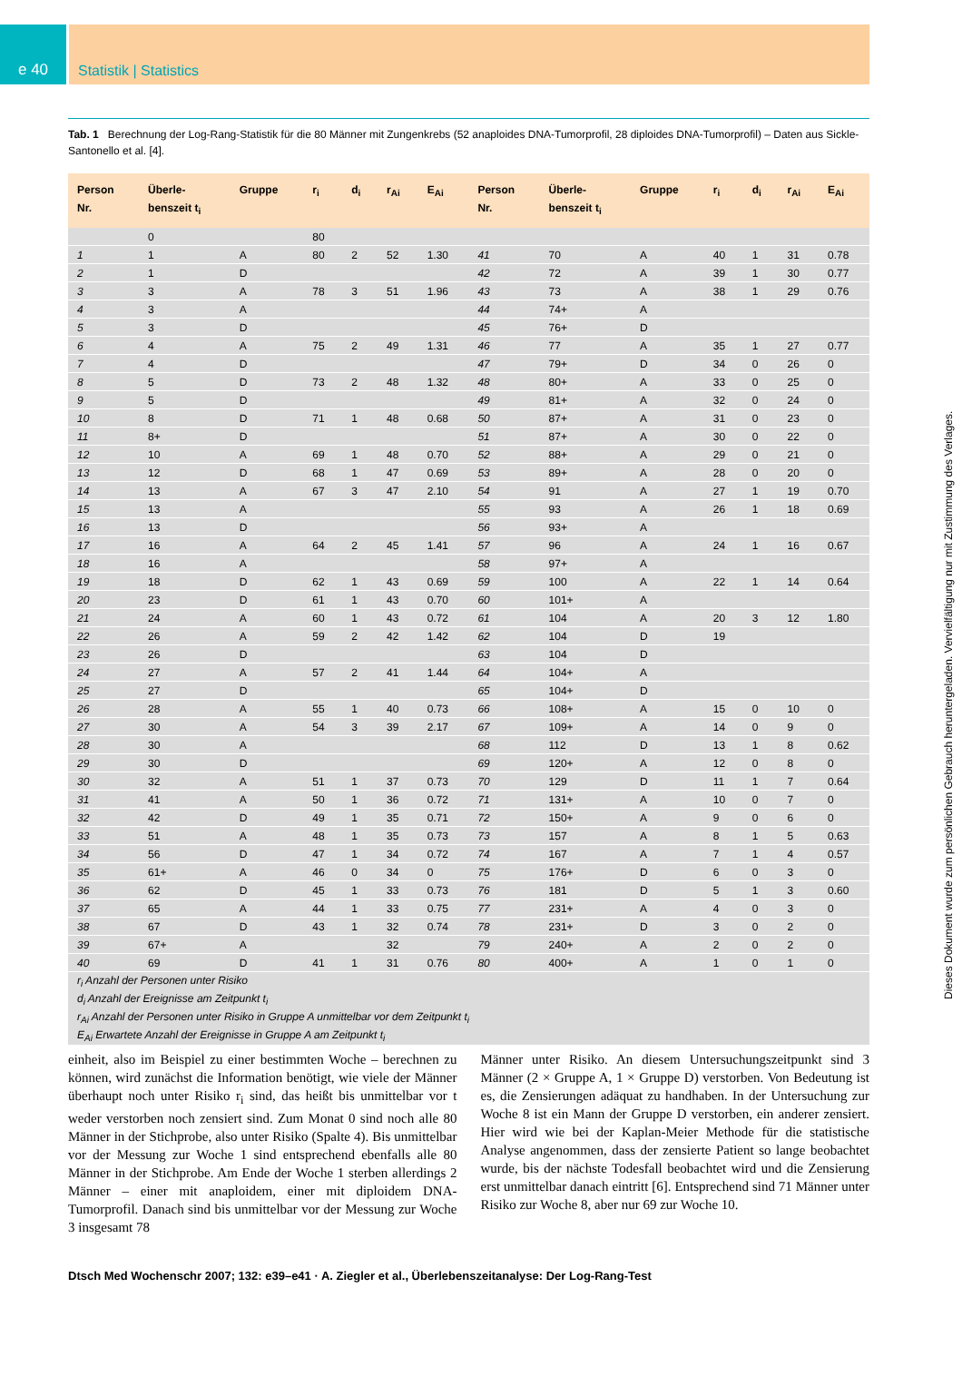e 40 Statistik | Statistics
Tab. 1 Berechnung der Log-Rang-Statistik für die 80 Männer mit Zungenkrebs (52 anaploides DNA-Tumorprofil, 28 diploides DNA-Tumorprofil) – Daten aus Sickle-Santonello et al. [4].
| Person Nr. | Überle- benszeit t<sub>i</sub> | Gruppe | r<sub>i</sub> | d<sub>i</sub> | r<sub>Ai</sub> | E<sub>Ai</sub> | Person Nr. | Überle- benszeit t<sub>i</sub> | Gruppe | r<sub>i</sub> | d<sub>i</sub> | r<sub>Ai</sub> | E<sub>Ai</sub> |
| --- | --- | --- | --- | --- | --- | --- | --- | --- | --- | --- | --- | --- | --- |
| | 0 | | 80 | | | | | | | | | | |
| 1 | 1 | A | 80 | 2 | 52 | 1.30 | 41 | 70 | A | 40 | 1 | 31 | 0.78 |
| 2 | 1 | D | | | | | 42 | 72 | A | 39 | 1 | 30 | 0.77 |
| 3 | 3 | A | 78 | 3 | 51 | 1.96 | 43 | 73 | A | 38 | 1 | 29 | 0.76 |
| 4 | 3 | A | | | | | 44 | 74+ | A | | | | |
| 5 | 3 | D | | | | | 45 | 76+ | D | | | | |
| 6 | 4 | A | 75 | 2 | 49 | 1.31 | 46 | 77 | A | 35 | 1 | 27 | 0.77 |
| 7 | 4 | D | | | | | 47 | 79+ | D | 34 | 0 | 26 | 0 |
| 8 | 5 | D | 73 | 2 | 48 | 1.32 | 48 | 80+ | A | 33 | 0 | 25 | 0 |
| 9 | 5 | D | | | | | 49 | 81+ | A | 32 | 0 | 24 | 0 |
| 10 | 8 | D | 71 | 1 | 48 | 0.68 | 50 | 87+ | A | 31 | 0 | 23 | 0 |
| 11 | 8+ | D | | | | | 51 | 87+ | A | 30 | 0 | 22 | 0 |
| 12 | 10 | A | 69 | 1 | 48 | 0.70 | 52 | 88+ | A | 29 | 0 | 21 | 0 |
| 13 | 12 | D | 68 | 1 | 47 | 0.69 | 53 | 89+ | A | 28 | 0 | 20 | 0 |
| 14 | 13 | A | 67 | 3 | 47 | 2.10 | 54 | 91 | A | 27 | 1 | 19 | 0.70 |
| 15 | 13 | A | | | | | 55 | 93 | A | 26 | 1 | 18 | 0.69 |
| 16 | 13 | D | | | | | 56 | 93+ | A | | | | |
| 17 | 16 | A | 64 | 2 | 45 | 1.41 | 57 | 96 | A | 24 | 1 | 16 | 0.67 |
| 18 | 16 | A | | | | | 58 | 97+ | A | | | | |
| 19 | 18 | D | 62 | 1 | 43 | 0.69 | 59 | 100 | A | 22 | 1 | 14 | 0.64 |
| 20 | 23 | D | 61 | 1 | 43 | 0.70 | 60 | 101+ | A | | | | |
| 21 | 24 | A | 60 | 1 | 43 | 0.72 | 61 | 104 | A | 20 | 3 | 12 | 1.80 |
| 22 | 26 | A | 59 | 2 | 42 | 1.42 | 62 | 104 | D | 19 | | | |
| 23 | 26 | D | | | | | 63 | 104 | D | | | | |
| 24 | 27 | A | 57 | 2 | 41 | 1.44 | 64 | 104+ | A | | | | |
| 25 | 27 | D | | | | | 65 | 104+ | D | | | | |
| 26 | 28 | A | 55 | 1 | 40 | 0.73 | 66 | 108+ | A | 15 | 0 | 10 | 0 |
| 27 | 30 | A | 54 | 3 | 39 | 2.17 | 67 | 109+ | A | 14 | 0 | 9 | 0 |
| 28 | 30 | A | | | | | 68 | 112 | D | 13 | 1 | 8 | 0.62 |
| 29 | 30 | D | | | | | 69 | 120+ | A | 12 | 0 | 8 | 0 |
| 30 | 32 | A | 51 | 1 | 37 | 0.73 | 70 | 129 | D | 11 | 1 | 7 | 0.64 |
| 31 | 41 | A | 50 | 1 | 36 | 0.72 | 71 | 131+ | A | 10 | 0 | 7 | 0 |
| 32 | 42 | D | 49 | 1 | 35 | 0.71 | 72 | 150+ | A | 9 | 0 | 6 | 0 |
| 33 | 51 | A | 48 | 1 | 35 | 0.73 | 73 | 157 | A | 8 | 1 | 5 | 0.63 |
| 34 | 56 | D | 47 | 1 | 34 | 0.72 | 74 | 167 | A | 7 | 1 | 4 | 0.57 |
| 35 | 61+ | A | 46 | 0 | 34 | 0 | 75 | 176+ | D | 6 | 0 | 3 | 0 |
| 36 | 62 | D | 45 | 1 | 33 | 0.73 | 76 | 181 | D | 5 | 1 | 3 | 0.60 |
| 37 | 65 | A | 44 | 1 | 33 | 0.75 | 77 | 231+ | A | 4 | 0 | 3 | 0 |
| 38 | 67 | D | 43 | 1 | 32 | 0.74 | 78 | 231+ | D | 3 | 0 | 2 | 0 |
| 39 | 67+ | A | | | 32 | | 79 | 240+ | A | 2 | 0 | 2 | 0 |
| 40 | 69 | D | 41 | 1 | 31 | 0.76 | 80 | 400+ | A | 1 | 0 | 1 | 0 |
| r<sub>i</sub> Anzahl der Personen unter Risiko | | | | | | | | | | | | | |
| d<sub>i</sub> Anzahl der Ereignisse am Zeitpunkt t<sub>i</sub> | | | | | | | | | | | | | |
| r<sub>Ai</sub> Anzahl der Personen unter Risiko in Gruppe A unmittelbar vor dem Zeitpunkt t<sub>i</sub> | | | | | | | | | | | | | |
| E<sub>Ai</sub> Erwartete Anzahl der Ereignisse in Gruppe A am Zeitpunkt t<sub>i</sub> | | | | | | | | | | | | | |
einheit, also im Beispiel zu einer bestimmten Woche – berechnen zu können, wird zunächst die Information benötigt, wie viele der Männer überhaupt noch unter Risiko r<sub>i</sub> sind, das heißt bis unmittelbar vor t weder verstorben noch zensiert sind. Zum Monat 0 sind noch alle 80 Männer in der Stichprobe, also unter Risiko (Spalte 4). Bis unmittelbar vor der Messung zur Woche 1 sind entsprechend ebenfalls alle 80 Männer in der Stichprobe. Am Ende der Woche 1 sterben allerdings 2 Männer – einer mit anaploidem, einer mit diploidem DNA-Tumorprofil. Danach sind bis unmittelbar vor der Messung zur Woche 3 insgesamt 78
Männer unter Risiko. An diesem Untersuchungszeitpunkt sind 3 Männer (2 × Gruppe A, 1 × Gruppe D) verstorben. Von Bedeutung ist es, die Zensierungen adäquat zu handhaben. In der Untersuchung zur Woche 8 ist ein Mann der Gruppe D verstorben, ein anderer zensiert. Hier wird wie bei der Kaplan-Meier Methode für die statistische Analyse angenommen, dass der zensierte Patient so lange beobachtet wurde, bis der nächste Todesfall beobachtet wird und die Zensierung erst unmittelbar danach eintritt [6]. Entsprechend sind 71 Männer unter Risiko zur Woche 8, aber nur 69 zur Woche 10.
Dtsch Med Wochenschr 2007; 132: e39–e41 · A. Ziegler et al., Überlebenszeitanalyse: Der Log-Rang-Test
Dieses Dokument wurde zum persönlichen Gebrauch heruntergeladen. Vervielfältigung nur mit Zustimmung des Verlages.